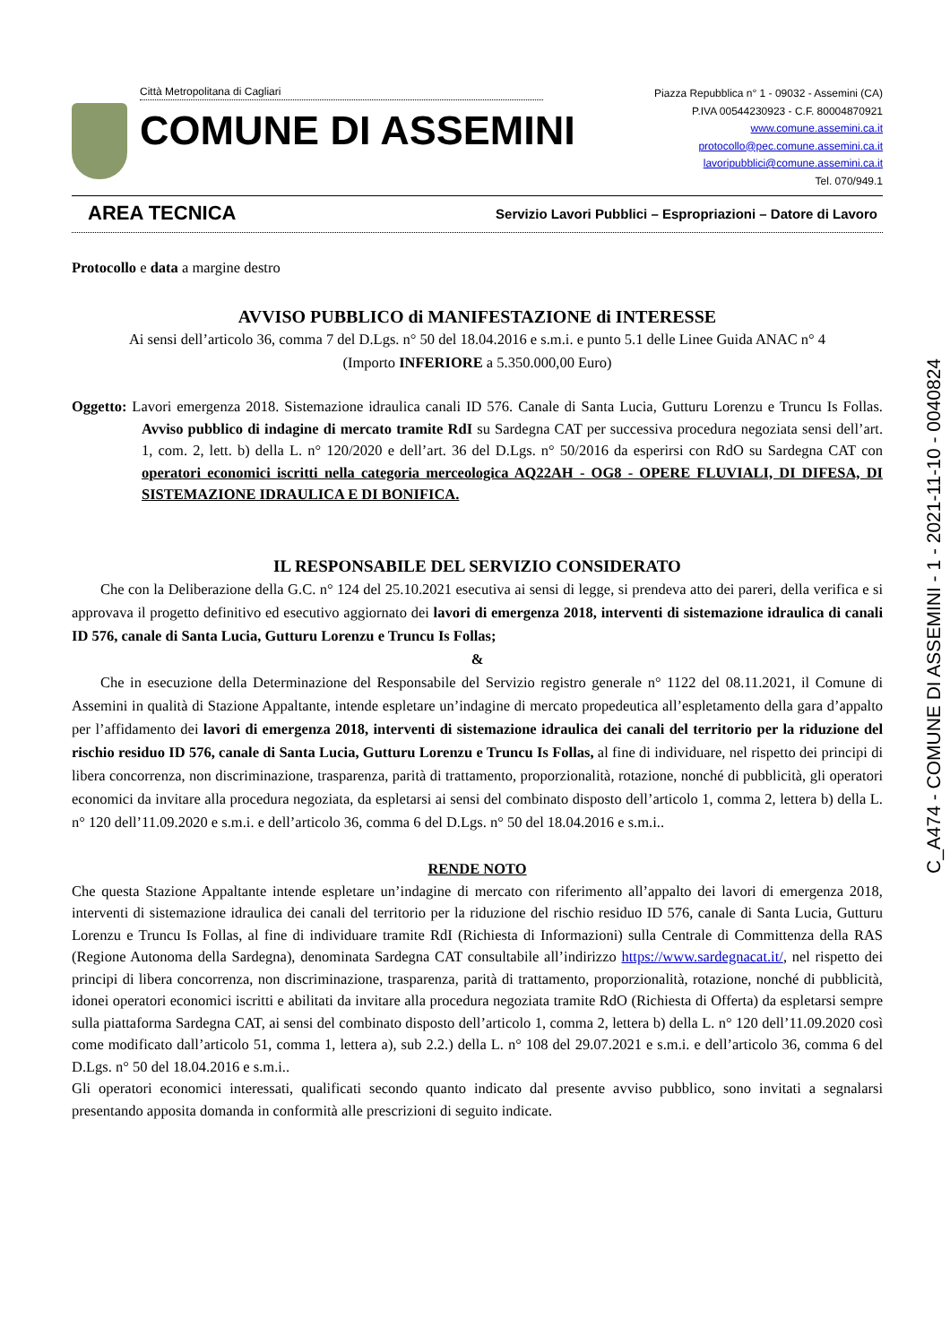Città Metropolitana di Cagliari
COMUNE DI ASSEMINI
Piazza Repubblica n° 1 - 09032 - Assemini (CA)
P.IVA 00544230923 - C.F. 80004870921
www.comune.assemini.ca.it
protocollo@pec.comune.assemini.ca.it
lavoripubblici@comune.assemini.ca.it
Tel. 070/949.1
AREA TECNICA Servizio Lavori Pubblici – Espropriazioni – Datore di Lavoro
Protocollo e data a margine destro
AVVISO PUBBLICO di MANIFESTAZIONE di INTERESSE
Ai sensi dell’articolo 36, comma 7 del D.Lgs. n° 50 del 18.04.2016 e s.m.i. e punto 5.1 delle Linee Guida ANAC n° 4
(Importo INFERIORE a 5.350.000,00 Euro)
Oggetto: Lavori emergenza 2018. Sistemazione idraulica canali ID 576. Canale di Santa Lucia, Gutturu Lorenzu e Truncu Is Follas. Avviso pubblico di indagine di mercato tramite RdI su Sardegna CAT per successiva procedura negoziata sensi dell’art. 1, com. 2, lett. b) della L. n° 120/2020 e dell’art. 36 del D.Lgs. n° 50/2016 da esperirsi con RdO su Sardegna CAT con operatori economici iscritti nella categoria merceologica AQ22AH - OG8 - OPERE FLUVIALI, DI DIFESA, DI SISTEMAZIONE IDRAULICA E DI BONIFICA.
IL RESPONSABILE DEL SERVIZIO CONSIDERATO
Che con la Deliberazione della G.C. n° 124 del 25.10.2021 esecutiva ai sensi di legge, si prendeva atto dei pareri, della verifica e si approvava il progetto definitivo ed esecutivo aggiornato dei lavori di emergenza 2018, interventi di sistemazione idraulica di canali ID 576, canale di Santa Lucia, Gutturu Lorenzu e Truncu Is Follas;
&
Che in esecuzione della Determinazione del Responsabile del Servizio registro generale n° 1122 del 08.11.2021, il Comune di Assemini in qualità di Stazione Appaltante, intende espletare un’indagine di mercato propedeutica all’espletamento della gara d’appalto per l’affidamento dei lavori di emergenza 2018, interventi di sistemazione idraulica dei canali del territorio per la riduzione del rischio residuo ID 576, canale di Santa Lucia, Gutturu Lorenzu e Truncu Is Follas, al fine di individuare, nel rispetto dei principi di libera concorrenza, non discriminazione, trasparenza, parità di trattamento, proporzionalità, rotazione, nonché di pubblicità, gli operatori economici da invitare alla procedura negoziata, da espletarsi ai sensi del combinato disposto dell’articolo 1, comma 2, lettera b) della L. n° 120 dell’11.09.2020 e s.m.i. e dell’articolo 36, comma 6 del D.Lgs. n° 50 del 18.04.2016 e s.m.i..
RENDE NOTO
Che questa Stazione Appaltante intende espletare un’indagine di mercato con riferimento all’appalto dei lavori di emergenza 2018, interventi di sistemazione idraulica dei canali del territorio per la riduzione del rischio residuo ID 576, canale di Santa Lucia, Gutturu Lorenzu e Truncu Is Follas, al fine di individuare tramite RdI (Richiesta di Informazioni) sulla Centrale di Committenza della RAS (Regione Autonoma della Sardegna), denominata Sardegna CAT consultabile all’indirizzo https://www.sardegnacat.it/, nel rispetto dei principi di libera concorrenza, non discriminazione, trasparenza, parità di trattamento, proporzionalità, rotazione, nonché di pubblicità, idonei operatori economici iscritti e abilitati da invitare alla procedura negoziata tramite RdO (Richiesta di Offerta) da espletarsi sempre sulla piattaforma Sardegna CAT, ai sensi del combinato disposto dell’articolo 1, comma 2, lettera b) della L. n° 120 dell’11.09.2020 così come modificato dall’articolo 51, comma 1, lettera a), sub 2.2.) della L. n° 108 del 29.07.2021 e s.m.i. e dell’articolo 36, comma 6 del D.Lgs. n° 50 del 18.04.2016 e s.m.i..
Gli operatori economici interessati, qualificati secondo quanto indicato dal presente avviso pubblico, sono invitati a segnalarsi presentando apposita domanda in conformità alle prescrizioni di seguito indicate.
C_A474 - COMUNE DI ASSEMINI - 1 - 2021-11-10 - 0040824